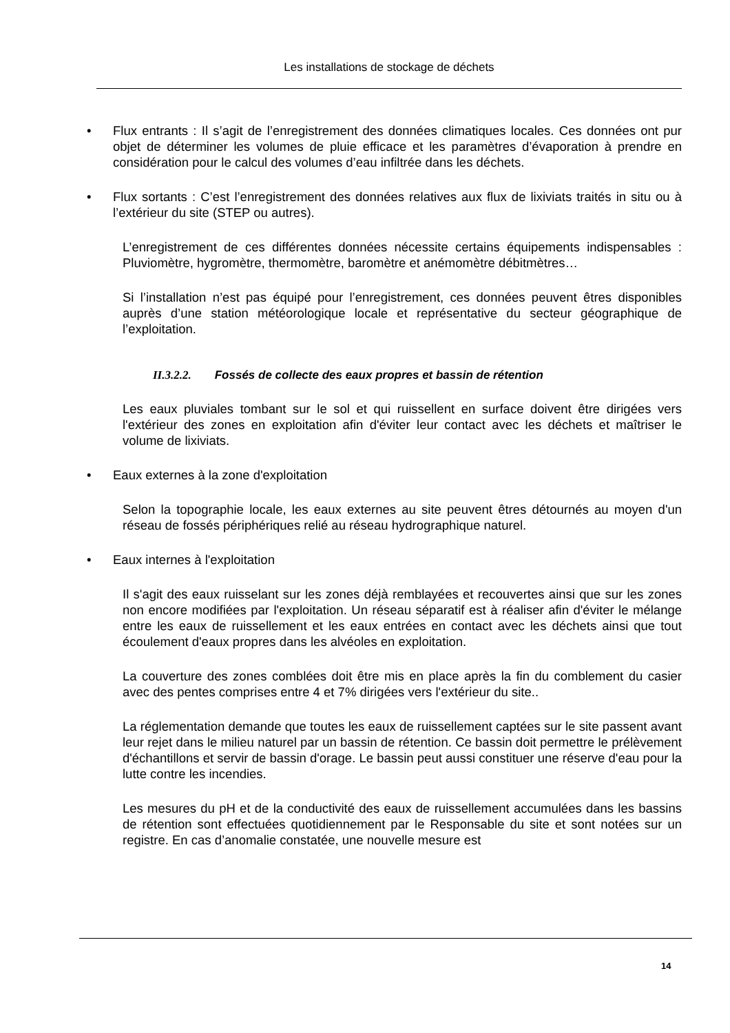Les installations de stockage de déchets
• Flux entrants : Il s’agit de l’enregistrement des données climatiques locales. Ces données ont pur objet de déterminer les volumes de pluie efficace et les paramètres d’évaporation à prendre en considération pour le calcul des volumes d’eau infiltrée dans les déchets.
• Flux sortants : C’est l’enregistrement des données relatives aux flux de lixiviats traités in situ ou à l’extérieur du site (STEP ou autres).
L’enregistrement de ces différentes données nécessite certains équipements indispensables : Pluviomètre, hygromètre, thermomètre, baromètre et anémomètre débitmètres…
Si l’installation n’est pas équipé pour l’enregistrement, ces données peuvent êtres disponibles auprès d’une station météorologique locale et représentative du secteur géographique de l’exploitation.
II.3.2.2. Fossés de collecte des eaux propres et bassin de rétention
Les eaux pluviales tombant sur le sol et qui ruissellent en surface doivent être dirigées vers l'extérieur des zones en exploitation afin d'éviter leur contact avec les déchets et maîtriser le volume de lixiviats.
• Eaux externes à la zone d'exploitation
Selon la topographie locale, les eaux externes au site peuvent êtres détournés au moyen d'un réseau de fossés périphériques relié au réseau hydrographique naturel.
• Eaux internes à l'exploitation
Il s'agit des eaux ruisselant sur les zones déjà remblayées et recouvertes ainsi que sur les zones non encore modifiées par l'exploitation. Un réseau séparatif est à réaliser afin d'éviter le mélange entre les eaux de ruissellement et les eaux entrées en contact avec les déchets ainsi que tout écoulement d'eaux propres dans les alvéoles en exploitation.
La couverture des zones comblées doit être mis en place après la fin du comblement du casier avec des pentes comprises entre 4 et 7% dirigées vers l'extérieur du site..
La réglementation demande que toutes les eaux de ruissellement captées sur le site passent avant leur rejet dans le milieu naturel par un bassin de rétention. Ce bassin doit permettre le prélèvement d'échantillons et servir de bassin d'orage. Le bassin peut aussi constituer une réserve d'eau pour la lutte contre les incendies.
Les mesures du pH et de la conductivité des eaux de ruissellement accumulées dans les bassins de rétention sont effectuées quotidiennement par le Responsable du site et sont notées sur un registre. En cas d’anomalie constatée, une nouvelle mesure est
14